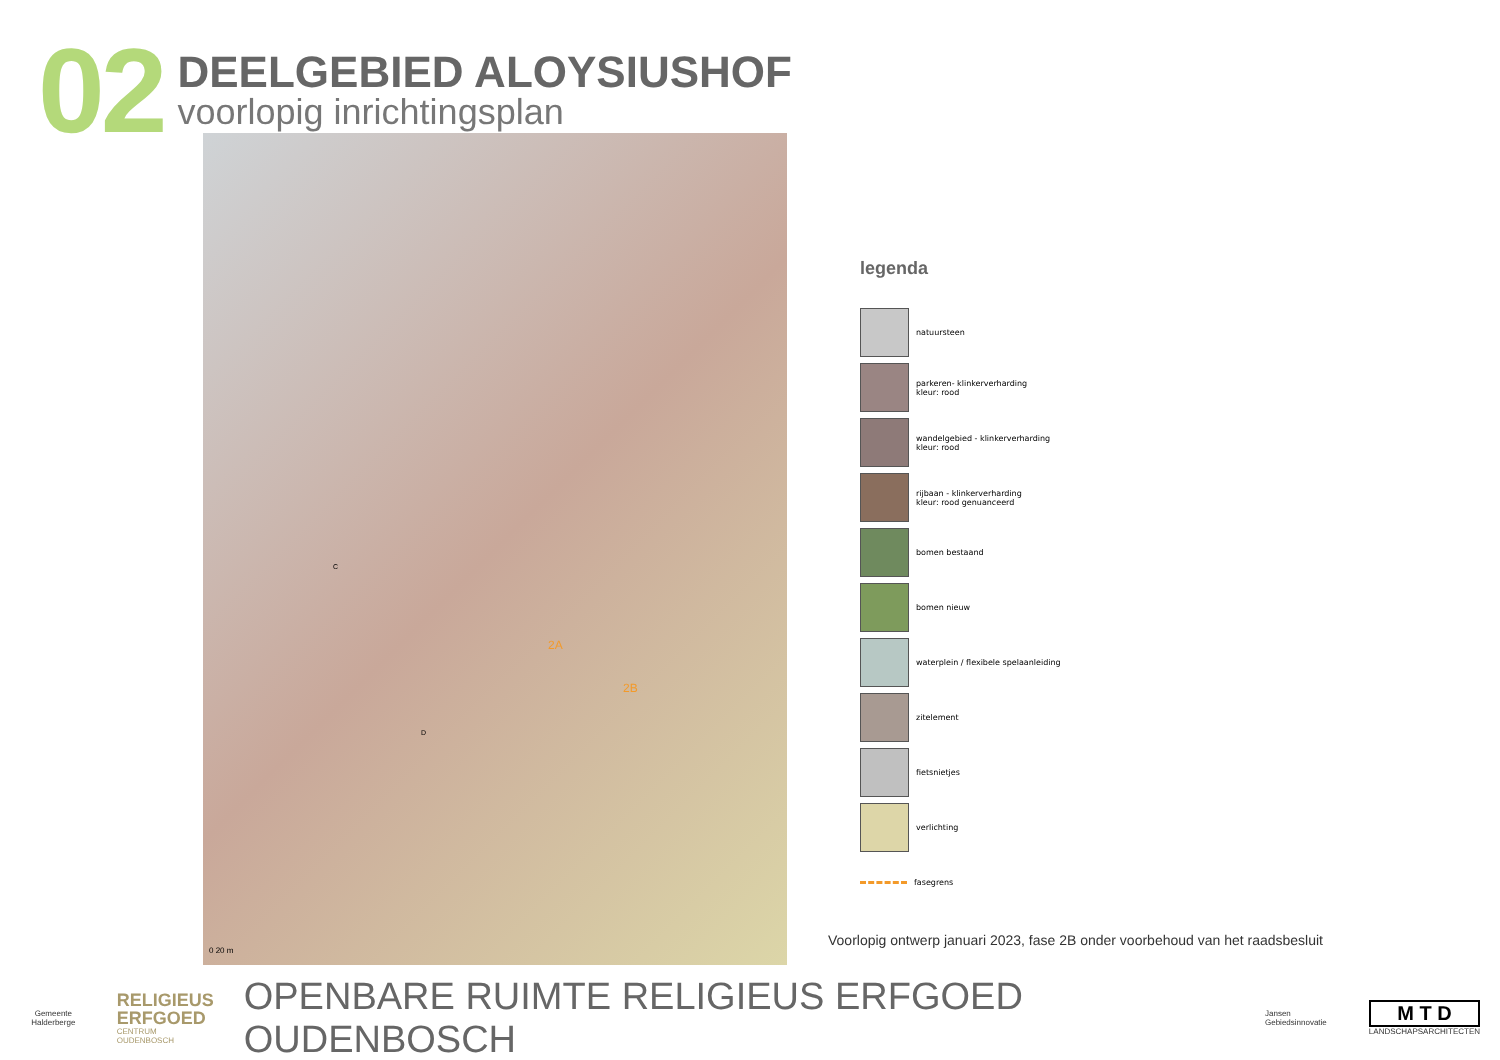02
DEELGEBIED ALOYSIUSHOF
voorlopig inrichtingsplan
0 20 m
2A
2B
C
D
legenda
natuursteen
parkeren- klinkerverharding
kleur: rood
wandelgebied - klinkerverharding
kleur: rood
rijbaan - klinkerverharding
kleur: rood genuanceerd
bomen bestaand
bomen nieuw
waterplein / flexibele spelaanleiding
zitelement
fietsnietjes
verlichting
fasegrens
Voorlopig ontwerp januari 2023, fase 2B onder voorbehoud van het raadsbesluit
Gemeente
Halderberge
RELIGIEUS
ERFGOED
CENTRUM OUDENBOSCH
OPENBARE RUIMTE RELIGIEUS ERFGOED OUDENBOSCH
Jansen Gebiedsinnovatie
M T D
LANDSCHAPSARCHITECTEN